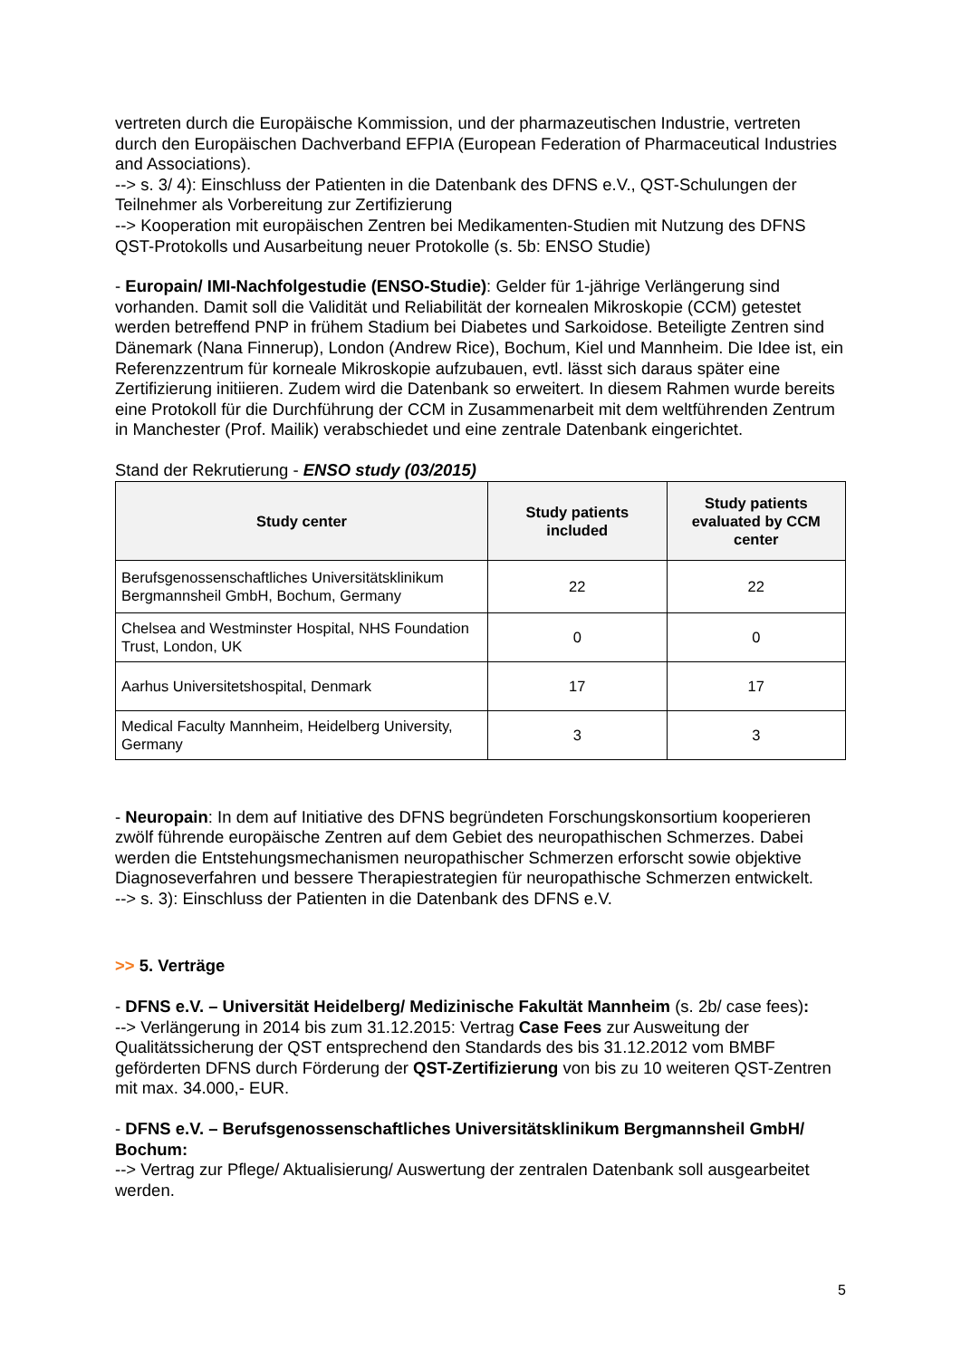vertreten durch die Europäische Kommission, und der pharmazeutischen Industrie, vertreten durch den Europäischen Dachverband EFPIA (European Federation of Pharmaceutical Industries and Associations).
--> s. 3/ 4): Einschluss der Patienten in die Datenbank des DFNS e.V., QST-Schulungen der Teilnehmer als Vorbereitung zur Zertifizierung
--> Kooperation mit europäischen Zentren bei Medikamenten-Studien mit Nutzung des DFNS QST-Protokolls und Ausarbeitung neuer Protokolle (s. 5b: ENSO Studie)
- Europain/ IMI-Nachfolgestudie (ENSO-Studie): Gelder für 1-jährige Verlängerung sind vorhanden. Damit soll die Validität und Reliabilität der kornealen Mikroskopie (CCM) getestet werden betreffend PNP in frühem Stadium bei Diabetes und Sarkoidose. Beteiligte Zentren sind Dänemark (Nana Finnerup), London (Andrew Rice), Bochum, Kiel und Mannheim. Die Idee ist, ein Referenzzentrum für korneale Mikroskopie aufzubauen, evtl. lässt sich daraus später eine Zertifizierung initiieren. Zudem wird die Datenbank so erweitert. In diesem Rahmen wurde bereits eine Protokoll für die Durchführung der CCM in Zusammenarbeit mit dem weltführenden Zentrum in Manchester (Prof. Mailik) verabschiedet und eine zentrale Datenbank eingerichtet.
Stand der Rekrutierung - ENSO study (03/2015)
| Study center | Study patients included | Study patients evaluated by CCM center |
| --- | --- | --- |
| Berufsgenossenschaftliches Universitätsklinikum Bergmannsheil GmbH, Bochum, Germany | 22 | 22 |
| Chelsea and Westminster Hospital, NHS Foundation Trust, London, UK | 0 | 0 |
| Aarhus Universitetshospital, Denmark | 17 | 17 |
| Medical Faculty Mannheim, Heidelberg University, Germany | 3 | 3 |
- Neuropain: In dem auf Initiative des DFNS begründeten Forschungskonsortium kooperieren zwölf führende europäische Zentren auf dem Gebiet des neuropathischen Schmerzes. Dabei werden die Entstehungsmechanismen neuropathischer Schmerzen erforscht sowie objektive Diagnoseverfahren und bessere Therapiestrategien für neuropathische Schmerzen entwickelt.
--> s. 3): Einschluss der Patienten in die Datenbank des DFNS e.V.
>> 5. Verträge
- DFNS e.V. – Universität Heidelberg/ Medizinische Fakultät Mannheim (s. 2b/ case fees):
--> Verlängerung in 2014 bis zum 31.12.2015: Vertrag Case Fees zur Ausweitung der Qualitätssicherung der QST entsprechend den Standards des bis 31.12.2012 vom BMBF geförderten DFNS durch Förderung der QST-Zertifizierung von bis zu 10 weiteren QST-Zentren mit max. 34.000,- EUR.
- DFNS e.V. – Berufsgenossenschaftliches Universitätsklinikum Bergmannsheil GmbH/ Bochum:
--> Vertrag zur Pflege/ Aktualisierung/ Auswertung der zentralen Datenbank soll ausgearbeitet werden.
5